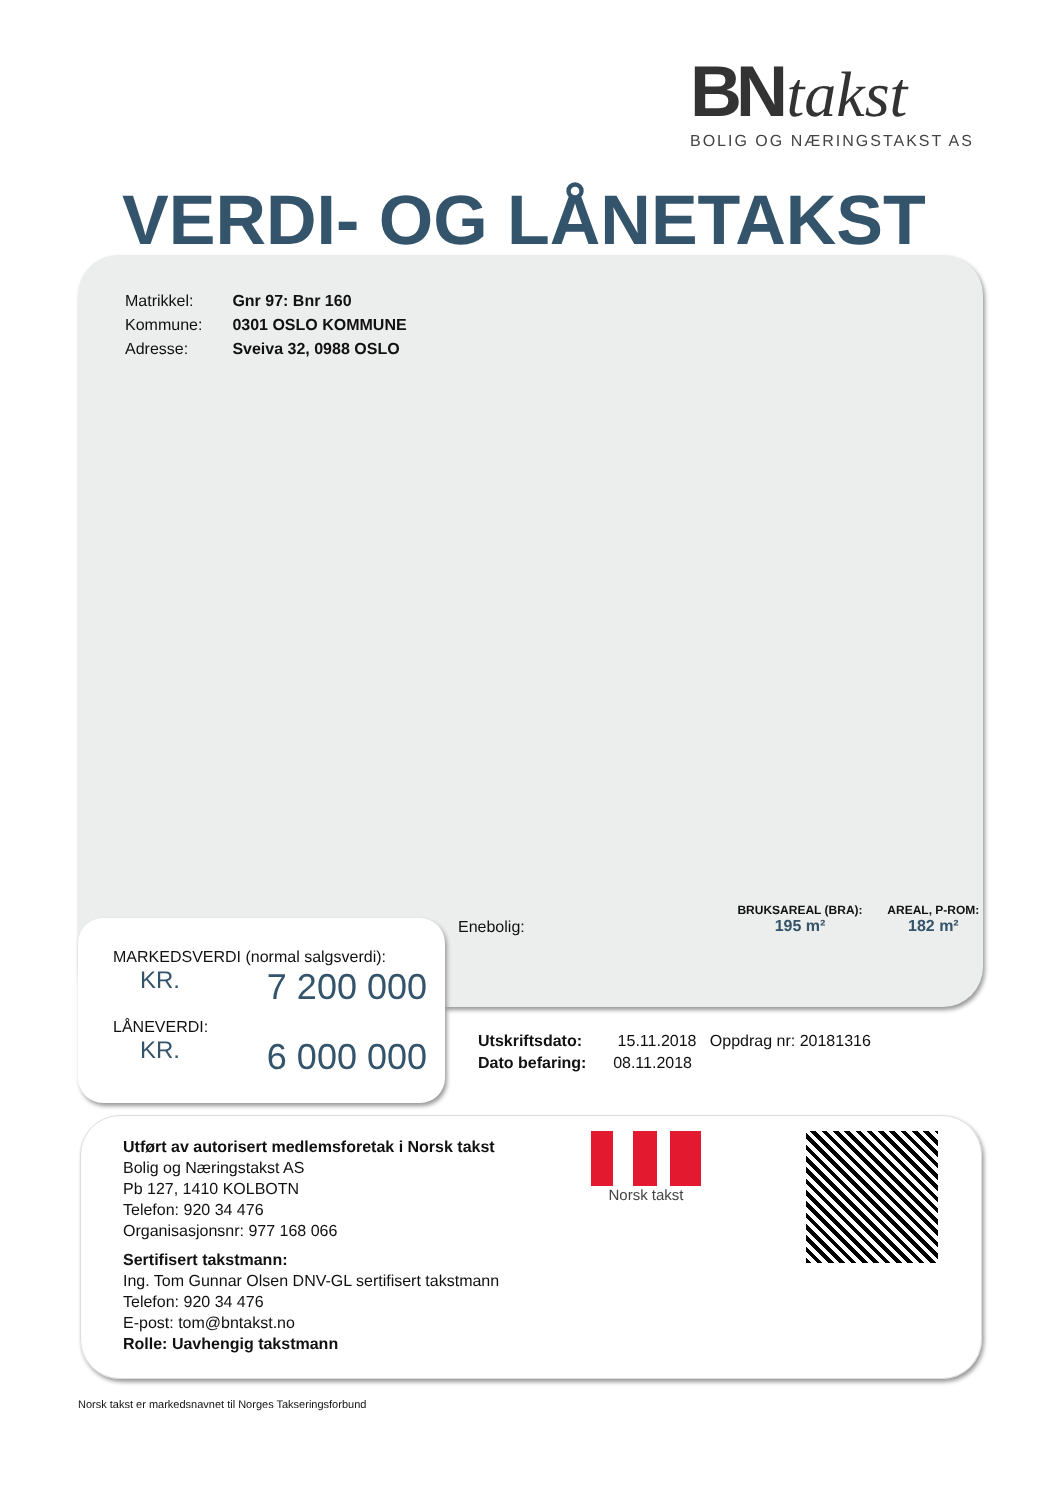BN takst
BOLIG OG NÆRINGSTAKST AS
VERDI- OG LÅNETAKST
| Matrikkel: | Gnr 97: Bnr 160 |
| Kommune: | 0301 OSLO KOMMUNE |
| Adresse: | Sveiva 32, 0988 OSLO |
Enebolig:
BRUKSAREAL (BRA):
195 m² AREAL, P-ROM:
182 m²
MARKEDSVERDI (normal salgsverdi):
KR. 7 200 000
LÅNEVERDI:
KR. 6 000 000
Utskriftsdato: 15.11.2018 Oppdrag nr: 20181316
Dato befaring: 08.11.2018
Utført av autorisert medlemsforetak i Norsk takst
Bolig og Næringstakst AS
Pb 127, 1410 KOLBOTN
Telefon: 920 34 476
Organisasjonsnr: 977 168 066
Sertifisert takstmann:
Ing. Tom Gunnar Olsen DNV-GL sertifisert takstmann
Telefon: 920 34 476
E-post: tom@bntakst.no
Rolle: Uavhengig takstmann
Norsk takst
Norsk takst er markedsnavnet til Norges Takseringsforbund